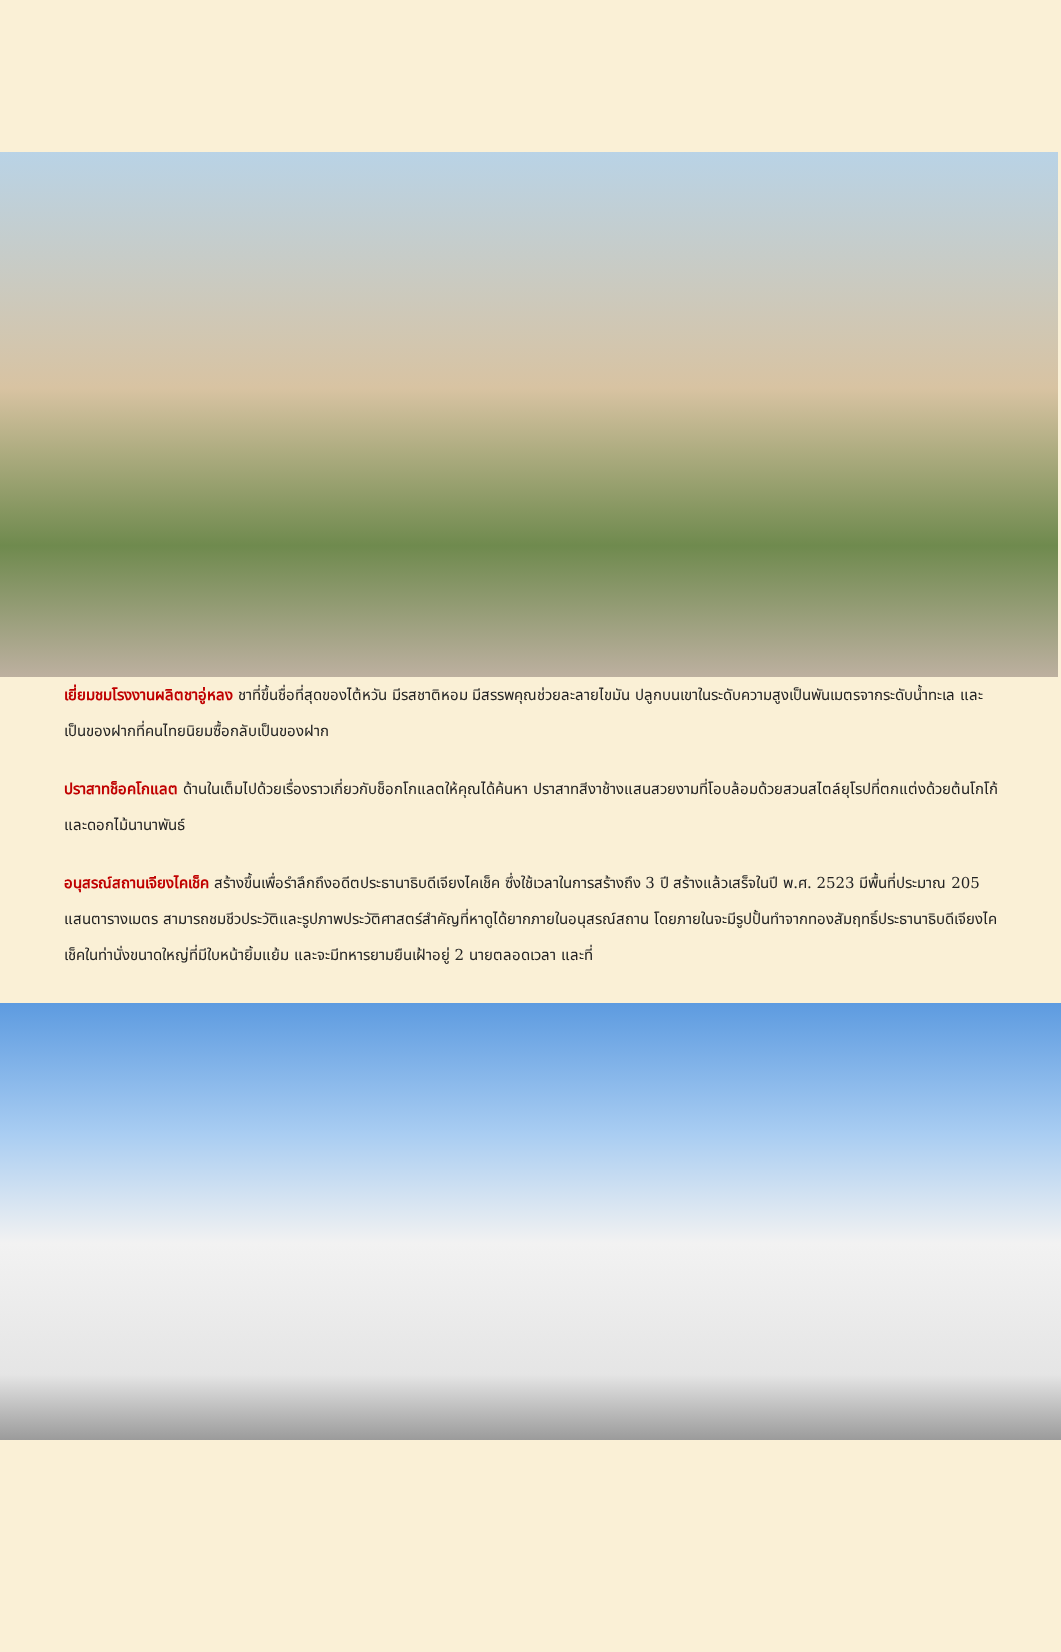เยี่ยมชมโรงงานผลิตชาอู่หลง ชาที่ขึ้นชื่อที่สุดของไต้หวัน มีรสชาติหอม มีสรรพคุณช่วยละลายไขมัน ปลูกบนเขาในระดับความสูงเป็นพันเมตรจากระดับน้ำทะเล และเป็นของฝากที่คนไทยนิยมซื้อกลับเป็นของฝาก
ปราสาทช็อคโกแลต ด้านในเต็มไปด้วยเรื่องราวเกี่ยวกับช็อกโกแลตให้คุณได้ค้นหา ปราสาทสีงาช้างแสนสวยงามที่โอบล้อมด้วยสวนสไตล์ยุโรปที่ตกแต่งด้วยต้นโกโก้และดอกไม้นานาพันธ์
อนุสรณ์สถานเจียงไคเช็ค สร้างขึ้นเพื่อรำลึกถึงอดีตประธานาธิบดีเจียงไคเช็ค ซึ่งใช้เวลาในการสร้างถึง 3 ปี สร้างแล้วเสร็จในปี พ.ศ. 2523 มีพื้นที่ประมาณ 205 แสนตารางเมตร สามารถชมชีวประวัติและรูปภาพประวัติศาสตร์สำคัญที่หาดูได้ยากภายในอนุสรณ์สถาน โดยภายในจะมีรูปปั้นทำจากทองสัมฤทธิ์ประธานาธิบดีเจียงไคเช็คในท่านั่งขนาดใหญ่ที่มีใบหน้ายิ้มแย้ม และจะมีทหารยามยืนเฝ้าอยู่ 2 นายตลอดเวลา และที่